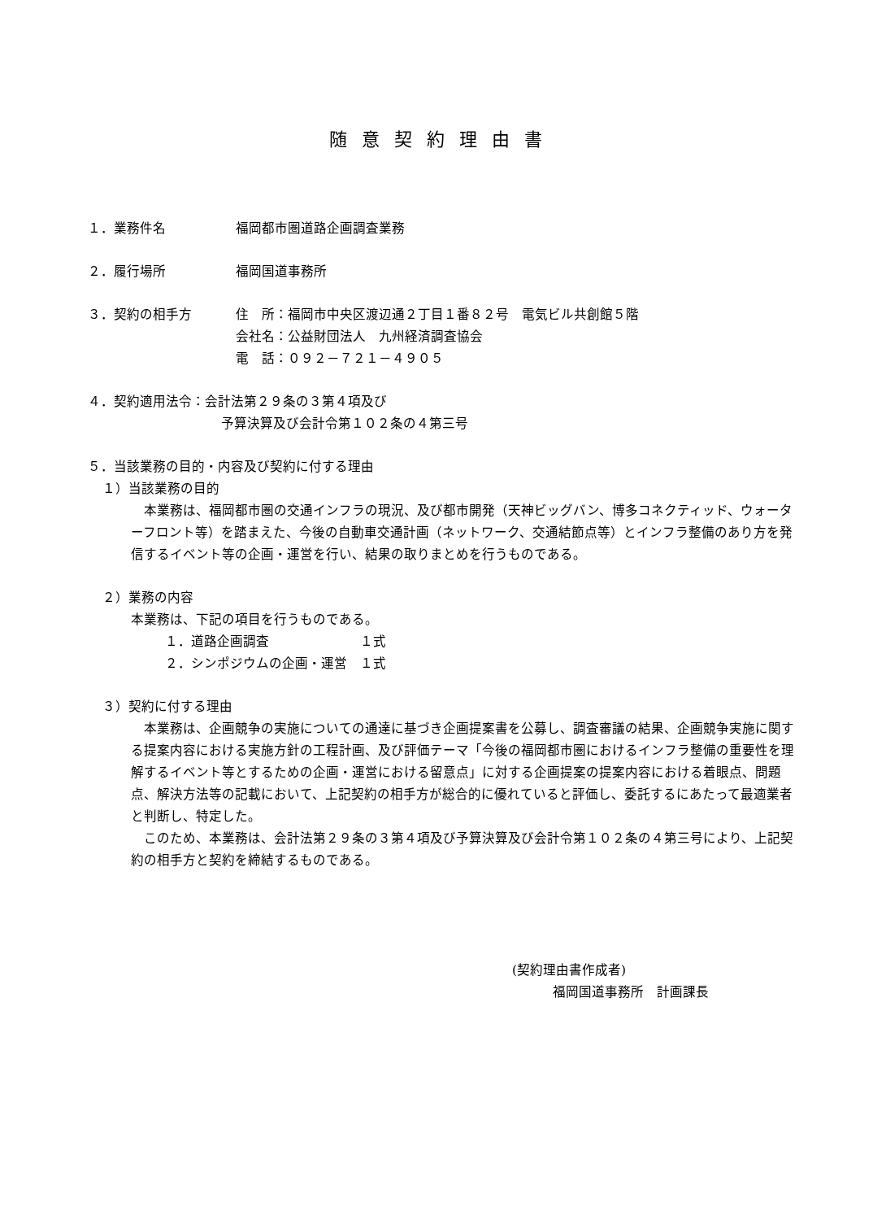随意契約理由書
１．業務件名 福岡都市圏道路企画調査業務
２．履行場所 福岡国道事務所
３．契約の相手方 住　所：福岡市中央区渡辺通２丁目１番８２号　電気ビル共創館５階
会社名：公益財団法人　九州経済調査協会
電　話：０９２－７２１－４９０５
４．契約適用法令：会計法第２９条の３第４項及び
予算決算及び会計令第１０２条の４第三号
５．当該業務の目的・内容及び契約に付する理由
１）当該業務の目的
　本業務は、福岡都市圏の交通インフラの現況、及び都市開発（天神ビッグバン、博多コネクティッド、ウォーターフロント等）を踏まえた、今後の自動車交通計画（ネットワーク、交通結節点等）とインフラ整備のあり方を発信するイベント等の企画・運営を行い、結果の取りまとめを行うものである。
２）業務の内容
本業務は、下記の項目を行うものである。
１．道路企画調査　　　　　　　１式
２．シンポジウムの企画・運営　１式
３）契約に付する理由
　本業務は、企画競争の実施についての通達に基づき企画提案書を公募し、調査審議の結果、企画競争実施に関する提案内容における実施方針の工程計画、及び評価テーマ「今後の福岡都市圏におけるインフラ整備の重要性を理解するイベント等とするための企画・運営における留意点」に対する企画提案の提案内容における着眼点、問題点、解決方法等の記載において、上記契約の相手方が総合的に優れていると評価し、委託するにあたって最適業者と判断し、特定した。
　このため、本業務は、会計法第２９条の３第４項及び予算決算及び会計令第１０２条の４第三号により、上記契約の相手方と契約を締結するものである。
(契約理由書作成者)
福岡国道事務所　計画課長